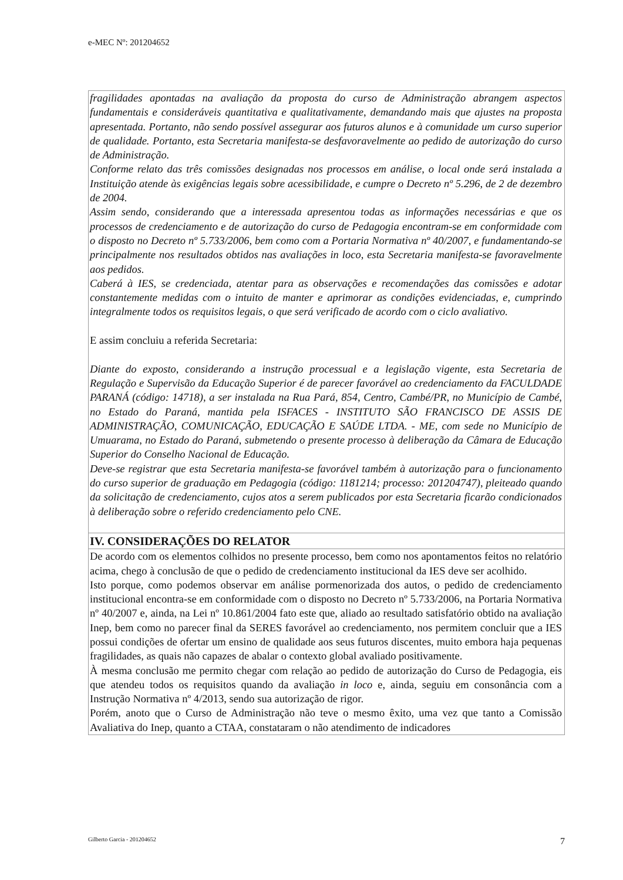e-MEC Nº: 201204652
fragilidades apontadas na avaliação da proposta do curso de Administração abrangem aspectos fundamentais e consideráveis quantitativa e qualitativamente, demandando mais que ajustes na proposta apresentada. Portanto, não sendo possível assegurar aos futuros alunos e à comunidade um curso superior de qualidade. Portanto, esta Secretaria manifesta-se desfavoravelmente ao pedido de autorização do curso de Administração.
Conforme relato das três comissões designadas nos processos em análise, o local onde será instalada a Instituição atende às exigências legais sobre acessibilidade, e cumpre o Decreto nº 5.296, de 2 de dezembro de 2004.
Assim sendo, considerando que a interessada apresentou todas as informações necessárias e que os processos de credenciamento e de autorização do curso de Pedagogia encontram-se em conformidade com o disposto no Decreto nº 5.733/2006, bem como com a Portaria Normativa nº 40/2007, e fundamentando-se principalmente nos resultados obtidos nas avaliações in loco, esta Secretaria manifesta-se favoravelmente aos pedidos.
Caberá à IES, se credenciada, atentar para as observações e recomendações das comissões e adotar constantemente medidas com o intuito de manter e aprimorar as condições evidenciadas, e, cumprindo integralmente todos os requisitos legais, o que será verificado de acordo com o ciclo avaliativo.
E assim concluiu a referida Secretaria:
Diante do exposto, considerando a instrução processual e a legislação vigente, esta Secretaria de Regulação e Supervisão da Educação Superior é de parecer favorável ao credenciamento da FACULDADE PARANÁ (código: 14718), a ser instalada na Rua Pará, 854, Centro, Cambé/PR, no Município de Cambé, no Estado do Paraná, mantida pela ISFACES - INSTITUTO SÃO FRANCISCO DE ASSIS DE ADMINISTRAÇÃO, COMUNICAÇÃO, EDUCAÇÃO E SAÚDE LTDA. - ME, com sede no Município de Umuarama, no Estado do Paraná, submetendo o presente processo à deliberação da Câmara de Educação Superior do Conselho Nacional de Educação.
Deve-se registrar que esta Secretaria manifesta-se favorável também à autorização para o funcionamento do curso superior de graduação em Pedagogia (código: 1181214; processo: 201204747), pleiteado quando da solicitação de credenciamento, cujos atos a serem publicados por esta Secretaria ficarão condicionados à deliberação sobre o referido credenciamento pelo CNE.
IV. CONSIDERAÇÕES DO RELATOR
De acordo com os elementos colhidos no presente processo, bem como nos apontamentos feitos no relatório acima, chego à conclusão de que o pedido de credenciamento institucional da IES deve ser acolhido.
Isto porque, como podemos observar em análise pormenorizada dos autos, o pedido de credenciamento institucional encontra-se em conformidade com o disposto no Decreto nº 5.733/2006, na Portaria Normativa nº 40/2007 e, ainda, na Lei nº 10.861/2004 fato este que, aliado ao resultado satisfatório obtido na avaliação Inep, bem como no parecer final da SERES favorável ao credenciamento, nos permitem concluir que a IES possui condições de ofertar um ensino de qualidade aos seus futuros discentes, muito embora haja pequenas fragilidades, as quais não capazes de abalar o contexto global avaliado positivamente.
À mesma conclusão me permito chegar com relação ao pedido de autorização do Curso de Pedagogia, eis que atendeu todos os requisitos quando da avaliação in loco e, ainda, seguiu em consonância com a Instrução Normativa nº 4/2013, sendo sua autorização de rigor.
Porém, anoto que o Curso de Administração não teve o mesmo êxito, uma vez que tanto a Comissão Avaliativa do Inep, quanto a CTAA, constataram o não atendimento de indicadores
Gilberto Garcia - 201204652 7